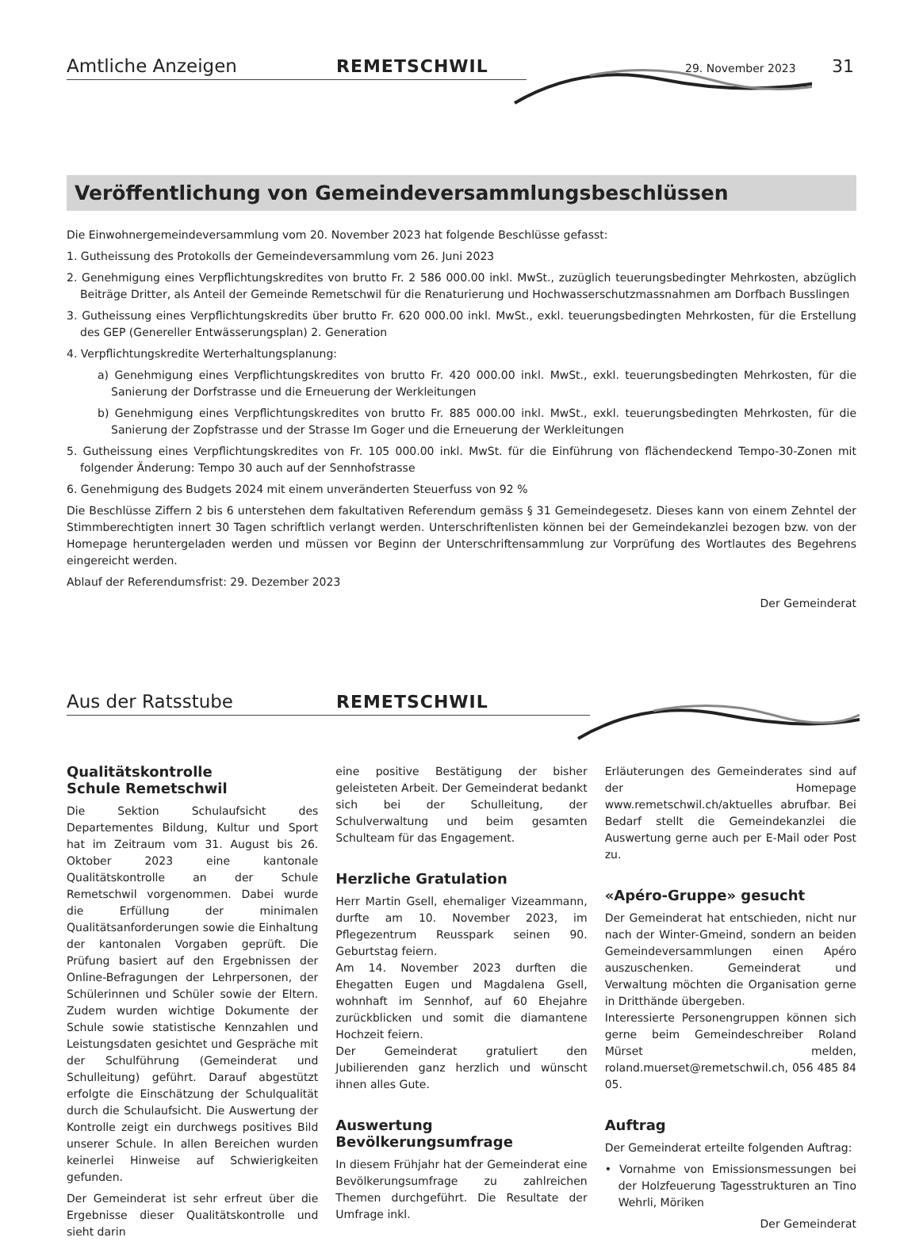Amtliche Anzeigen REMETSCHWIL
29. November 2023 31
Veröffentlichung von Gemeindeversammlungsbeschlüssen
Die Einwohnergemeindeversammlung vom 20. November 2023 hat folgende Beschlüsse gefasst:
1. Gutheissung des Protokolls der Gemeindeversammlung vom 26. Juni 2023
2. Genehmigung eines Verpflichtungskredites von brutto Fr. 2 586 000.00 inkl. MwSt., zuzüglich teuerungsbedingter Mehrkosten, abzüglich Beiträge Dritter, als Anteil der Gemeinde Remetschwil für die Renaturierung und Hochwasserschutzmassnahmen am Dorfbach Busslingen
3. Gutheissung eines Verpflichtungskredits über brutto Fr. 620 000.00 inkl. MwSt., exkl. teuerungsbedingten Mehrkosten, für die Erstellung des GEP (Genereller Entwässerungsplan) 2. Generation
4. Verpflichtungskredite Werterhaltungsplanung:
a) Genehmigung eines Verpflichtungskredites von brutto Fr. 420 000.00 inkl. MwSt., exkl. teuerungsbedingten Mehrkosten, für die Sanierung der Dorfstrasse und die Erneuerung der Werkleitungen
b) Genehmigung eines Verpflichtungskredites von brutto Fr. 885 000.00 inkl. MwSt., exkl. teuerungsbedingten Mehrkosten, für die Sanierung der Zopfstrasse und der Strasse Im Goger und die Erneuerung der Werkleitungen
5. Gutheissung eines Verpflichtungskredites von Fr. 105 000.00 inkl. MwSt. für die Einführung von flächendeckend Tempo-30-Zonen mit folgender Änderung: Tempo 30 auch auf der Sennhofstrasse
6. Genehmigung des Budgets 2024 mit einem unveränderten Steuerfuss von 92 %
Die Beschlüsse Ziffern 2 bis 6 unterstehen dem fakultativen Referendum gemäss § 31 Gemeindegesetz. Dieses kann von einem Zehntel der Stimmberechtigten innert 30 Tagen schriftlich verlangt werden. Unterschriftenlisten können bei der Gemeindekanzlei bezogen bzw. von der Homepage heruntergeladen werden und müssen vor Beginn der Unterschriftensammlung zur Vorprüfung des Wortlautes des Begehrens eingereicht werden.
Ablauf der Referendumsfrist: 29. Dezember 2023
Der Gemeinderat
Aus der Ratsstube REMETSCHWIL
Qualitätskontrolle
Schule Remetschwil
Die Sektion Schulaufsicht des Departementes Bildung, Kultur und Sport hat im Zeitraum vom 31. August bis 26. Oktober 2023 eine kantonale Qualitätskontrolle an der Schule Remetschwil vorgenommen. Dabei wurde die Erfüllung der minimalen Qualitätsanforderungen sowie die Einhaltung der kantonalen Vorgaben geprüft. Die Prüfung basiert auf den Ergebnissen der Online-Befragungen der Lehrpersonen, der Schülerinnen und Schüler sowie der Eltern. Zudem wurden wichtige Dokumente der Schule sowie statistische Kennzahlen und Leistungsdaten gesichtet und Gespräche mit der Schulführung (Gemeinderat und Schulleitung) geführt. Darauf abgestützt erfolgte die Einschätzung der Schulqualität durch die Schulaufsicht. Die Auswertung der Kontrolle zeigt ein durchwegs positives Bild unserer Schule. In allen Bereichen wurden keinerlei Hinweise auf Schwierigkeiten gefunden.
Der Gemeinderat ist sehr erfreut über die Ergebnisse dieser Qualitätskontrolle und sieht darin
eine positive Bestätigung der bisher geleisteten Arbeit. Der Gemeinderat bedankt sich bei der Schulleitung, der Schulverwaltung und beim gesamten Schulteam für das Engagement.
Herzliche Gratulation
Herr Martin Gsell, ehemaliger Vizeammann, durfte am 10. November 2023, im Pflegezentrum Reusspark seinen 90. Geburtstag feiern.
Am 14. November 2023 durften die Ehegatten Eugen und Magdalena Gsell, wohnhaft im Sennhof, auf 60 Ehejahre zurückblicken und somit die diamantene Hochzeit feiern.
Der Gemeinderat gratuliert den Jubilierenden ganz herzlich und wünscht ihnen alles Gute.
Auswertung
Bevölkerungsumfrage
In diesem Frühjahr hat der Gemeinderat eine Bevölkerungsumfrage zu zahlreichen Themen durchgeführt. Die Resultate der Umfrage inkl.
Erläuterungen des Gemeinderates sind auf der Homepage www.remetschwil.ch/aktuelles abrufbar. Bei Bedarf stellt die Gemeindekanzlei die Auswertung gerne auch per E-Mail oder Post zu.
«Apéro-Gruppe» gesucht
Der Gemeinderat hat entschieden, nicht nur nach der Winter-Gmeind, sondern an beiden Gemeindeversammlungen einen Apéro auszuschenken. Gemeinderat und Verwaltung möchten die Organisation gerne in Dritthände übergeben.
Interessierte Personengruppen können sich gerne beim Gemeindeschreiber Roland Mürset melden, roland.muerset@remetschwil.ch, 056 485 84 05.
Auftrag
Der Gemeinderat erteilte folgenden Auftrag:
• Vornahme von Emissionsmessungen bei der Holzfeuerung Tagesstrukturen an Tino Wehrli, Möriken
Der Gemeinderat